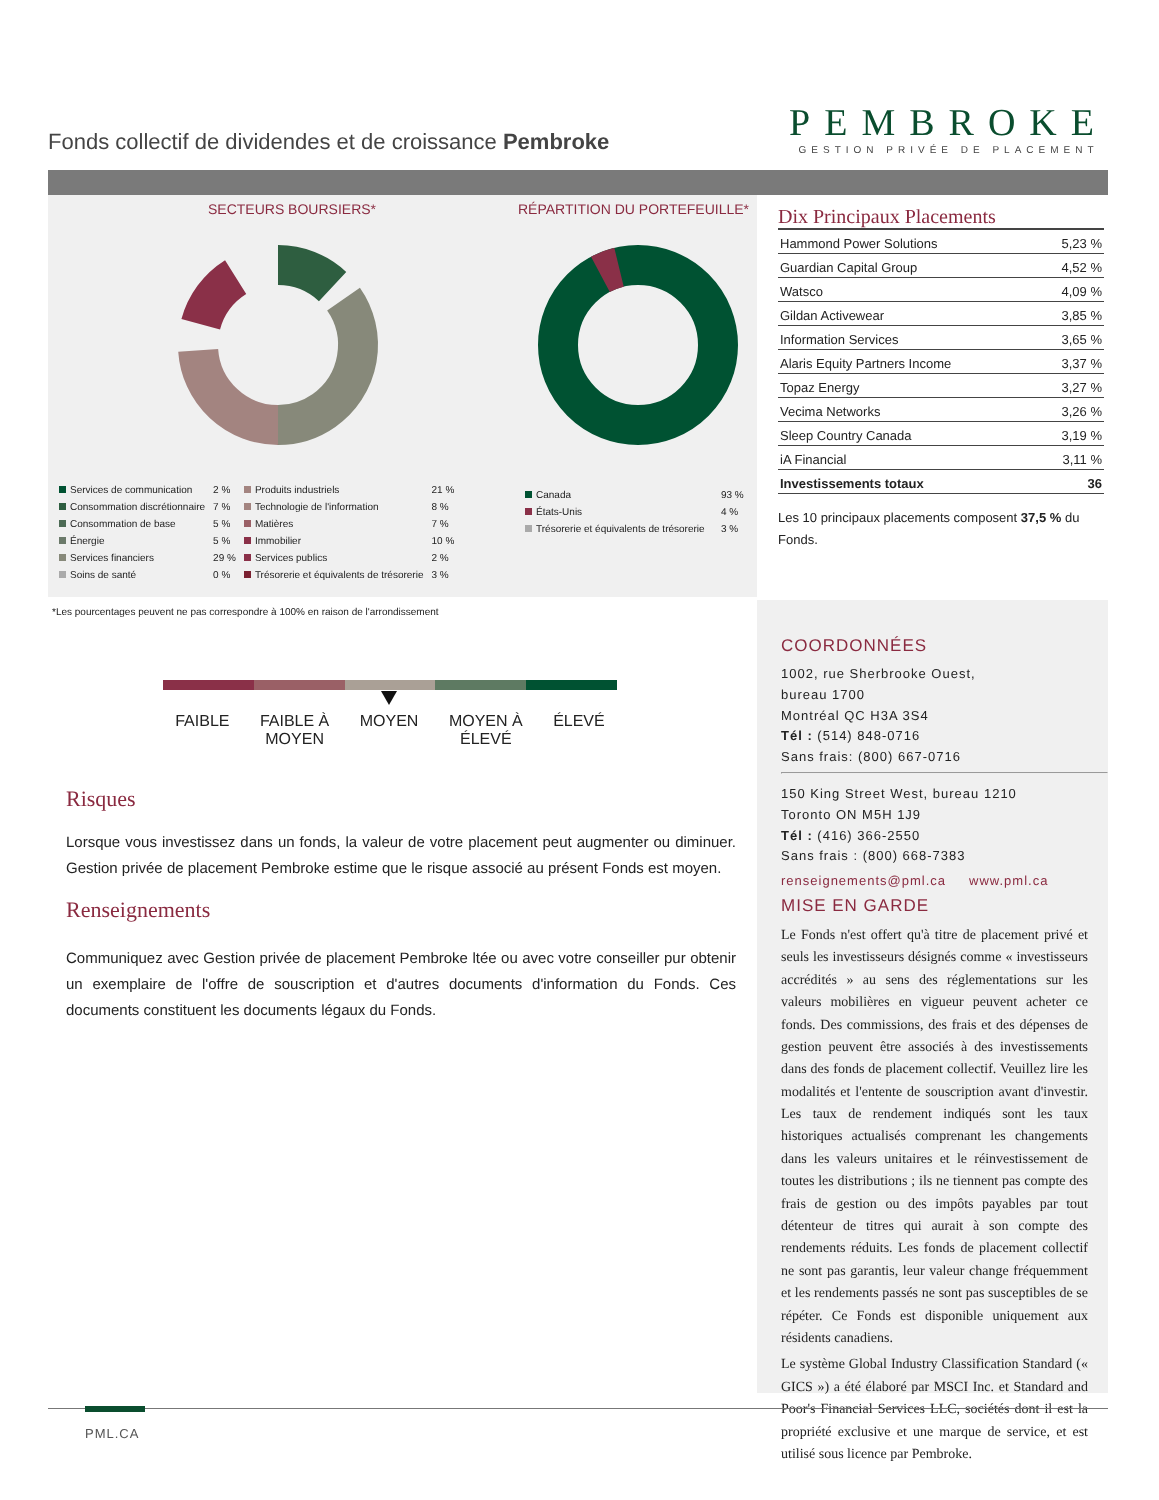Fonds collectif de dividendes et de croissance Pembroke
PEMBROKE
GESTION PRIVÉE DE PLACEMENT
SECTEURS BOURSIERS* RÉPARTITION DU PORTEFEUILLE*
| Services de communication | 2 % | Produits industriels | 21 % |
| Consommation discrétionnaire | 7 % | Technologie de l'information | 8 % |
| Consommation de base | 5 % | Matières | 7 % |
| Énergie | 5 % | Immobilier | 10 % |
| Services financiers | 29 % | Services publics | 2 % |
| Soins de santé | 0 % | Trésorerie et équivalents de trésorerie | 3 % |
| Canada | 93 % |
| États-Unis | 4 % |
| Trésorerie et équivalents de trésorerie | 3 % |
*Les pourcentages peuvent ne pas correspondre à 100% en raison de l'arrondissement
Dix Principaux Placements
| Hammond Power Solutions | 5,23 % |
| Guardian Capital Group | 4,52 % |
| Watsco | 4,09 % |
| Gildan Activewear | 3,85 % |
| Information Services | 3,65 % |
| Alaris Equity Partners Income | 3,37 % |
| Topaz Energy | 3,27 % |
| Vecima Networks | 3,26 % |
| Sleep Country Canada | 3,19 % |
| iA Financial | 3,11 % |
| Investissements totaux | 36 |
Les 10 principaux placements composent 37,5 % du Fonds.
FAIBLE FAIBLE À
MOYEN MOYEN MOYEN À
ÉLEVÉ ÉLEVÉ
COORDONNÉES
1002, rue Sherbrooke Ouest,
bureau 1700
Montréal QC H3A 3S4
Tél : (514) 848-0716
Sans frais: (800) 667-0716
150 King Street West, bureau 1210
Toronto ON M5H 1J9
Tél : (416) 366-2550
Sans frais : (800) 668-7383
renseignements@pml.ca www.pml.ca
MISE EN GARDE
Le Fonds n'est offert qu'à titre de placement privé et seuls les investisseurs désignés comme « investisseurs accrédités » au sens des réglementations sur les valeurs mobilières en vigueur peuvent acheter ce fonds. Des commissions, des frais et des dépenses de gestion peuvent être associés à des investissements dans des fonds de placement collectif. Veuillez lire les modalités et l'entente de souscription avant d'investir. Les taux de rendement indiqués sont les taux historiques actualisés comprenant les changements dans les valeurs unitaires et le réinvestissement de toutes les distributions ; ils ne tiennent pas compte des frais de gestion ou des impôts payables par tout détenteur de titres qui aurait à son compte des rendements réduits. Les fonds de placement collectif ne sont pas garantis, leur valeur change fréquemment et les rendements passés ne sont pas susceptibles de se répéter. Ce Fonds est disponible uniquement aux résidents canadiens.
Le système Global Industry Classification Standard (« GICS ») a été élaboré par MSCI Inc. et Standard and Poor's Financial Services LLC, sociétés dont il est la propriété exclusive et une marque de service, et est utilisé sous licence par Pembroke.
Risques
Lorsque vous investissez dans un fonds, la valeur de votre placement peut augmenter ou diminuer. Gestion privée de placement Pembroke estime que le risque associé au présent Fonds est moyen.
Renseignements
Communiquez avec Gestion privée de placement Pembroke ltée ou avec votre conseiller pur obtenir un exemplaire de l'offre de souscription et d'autres documents d'information du Fonds. Ces documents constituent les documents légaux du Fonds.
PML.CA